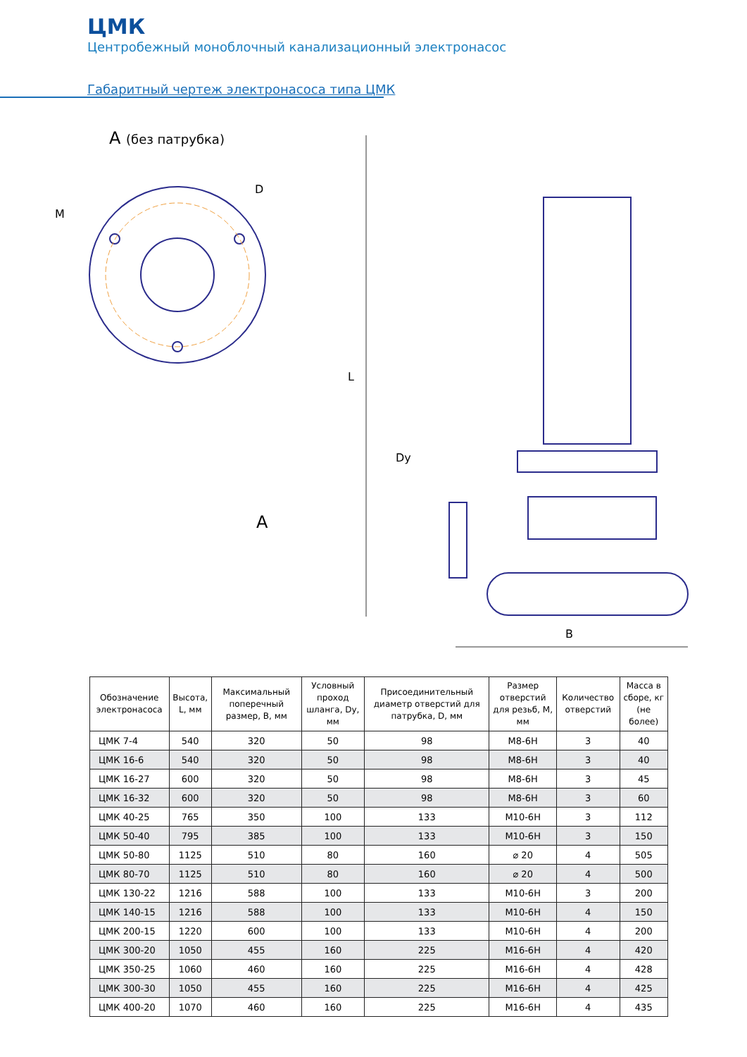ЦМК
Центробежный моноблочный канализационный электронасос
Габаритный чертеж электронасоса типа ЦМК
A (без патрубка)
M
D
L
Dy
A
B
| Обозначение электронасоса | Высота, L, мм | Максимальный поперечный размер, B, мм | Условный проход шланга, Dy, мм | Присоединительный диаметр отверстий для патрубка, D, мм | Размер отверстий для резьб, M, мм | Количество отверстий | Масса в сборе, кг (не более) |
| --- | --- | --- | --- | --- | --- | --- | --- |
| ЦМК 7-4 | 540 | 320 | 50 | 98 | M8-6H | 3 | 40 |
| ЦМК 16-6 | 540 | 320 | 50 | 98 | M8-6H | 3 | 40 |
| ЦМК 16-27 | 600 | 320 | 50 | 98 | M8-6H | 3 | 45 |
| ЦМК 16-32 | 600 | 320 | 50 | 98 | M8-6H | 3 | 60 |
| ЦМК 40-25 | 765 | 350 | 100 | 133 | M10-6H | 3 | 112 |
| ЦМК 50-40 | 795 | 385 | 100 | 133 | M10-6H | 3 | 150 |
| ЦМК 50-80 | 1125 | 510 | 80 | 160 | ⌀ 20 | 4 | 505 |
| ЦМК 80-70 | 1125 | 510 | 80 | 160 | ⌀ 20 | 4 | 500 |
| ЦМК 130-22 | 1216 | 588 | 100 | 133 | M10-6H | 3 | 200 |
| ЦМК 140-15 | 1216 | 588 | 100 | 133 | M10-6H | 4 | 150 |
| ЦМК 200-15 | 1220 | 600 | 100 | 133 | M10-6H | 4 | 200 |
| ЦМК 300-20 | 1050 | 455 | 160 | 225 | M16-6H | 4 | 420 |
| ЦМК 350-25 | 1060 | 460 | 160 | 225 | M16-6H | 4 | 428 |
| ЦМК 300-30 | 1050 | 455 | 160 | 225 | M16-6H | 4 | 425 |
| ЦМК 400-20 | 1070 | 460 | 160 | 225 | M16-6H | 4 | 435 |